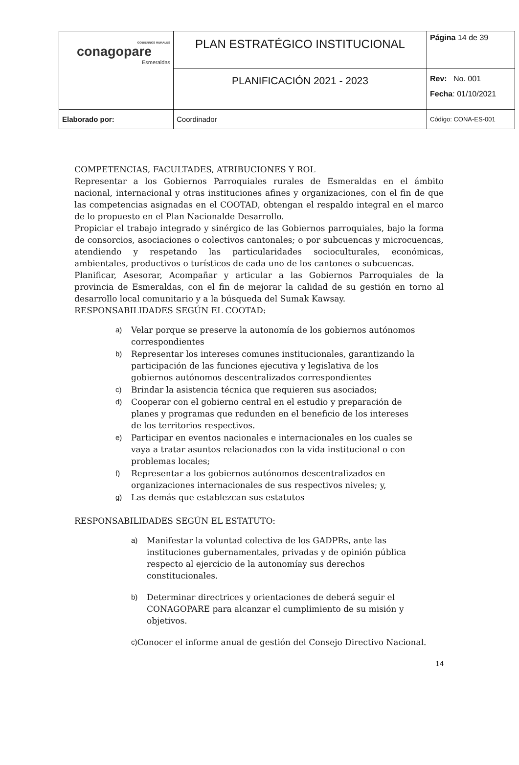| GOBIERNOS RURALES conagopare Esmeraldas | PLAN ESTRATÉGICO INSTITUCIONAL | Página 14 de 39 |
| | PLANIFICACIÓN 2021 - 2023 | Rev: No. 001 Fecha : 01/10/2021 |
| Elaborado por: | Coordinador | Código: CONA-ES-001 |
COMPETENCIAS, FACULTADES, ATRIBUCIONES Y ROL
Representar a los Gobiernos Parroquiales rurales de Esmeraldas en el ámbito nacional, internacional y otras instituciones afines y organizaciones, con el fin de que las competencias asignadas en el COOTAD, obtengan el respaldo integral en el marco de lo propuesto en el Plan Nacionalde Desarrollo.
Propiciar el trabajo integrado y sinérgico de las Gobiernos parroquiales, bajo la forma de consorcios, asociaciones o colectivos cantonales; o por subcuencas y microcuencas, atendiendo y respetando las particularidades socioculturales, económicas, ambientales, productivos o turísticos de cada uno de los cantones o subcuencas.
Planificar, Asesorar, Acompañar y articular a las Gobiernos Parroquiales de la provincia de Esmeraldas, con el fin de mejorar la calidad de su gestión en torno al desarrollo local comunitario y a la búsqueda del Sumak Kawsay.
RESPONSABILIDADES SEGÚN EL COOTAD:
a) Velar porque se preserve la autonomía de los gobiernos autónomos correspondientes
b) Representar los intereses comunes institucionales, garantizando la participación de las funciones ejecutiva y legislativa de los gobiernos autónomos descentralizados correspondientes
c) Brindar la asistencia técnica que requieren sus asociados;
d) Cooperar con el gobierno central en el estudio y preparación de planes y programas que redunden en el beneficio de los intereses de los territorios respectivos.
e) Participar en eventos nacionales e internacionales en los cuales se vaya a tratar asuntos relacionados con la vida institucional o con problemas locales;
f) Representar a los gobiernos autónomos descentralizados en organizaciones internacionales de sus respectivos niveles; y,
g) Las demás que establezcan sus estatutos
RESPONSABILIDADES SEGÚN EL ESTATUTO:
a) Manifestar la voluntad colectiva de los GADPRs, ante las instituciones gubernamentales, privadas y de opinión pública respecto al ejercicio de la autonomíay sus derechos constitucionales.
b) Determinar directrices y orientaciones de deberá seguir el CONAGOPARE para alcanzar el cumplimiento de su misión y objetivos.
c) Conocer el informe anual de gestión del Consejo Directivo Nacional.
14